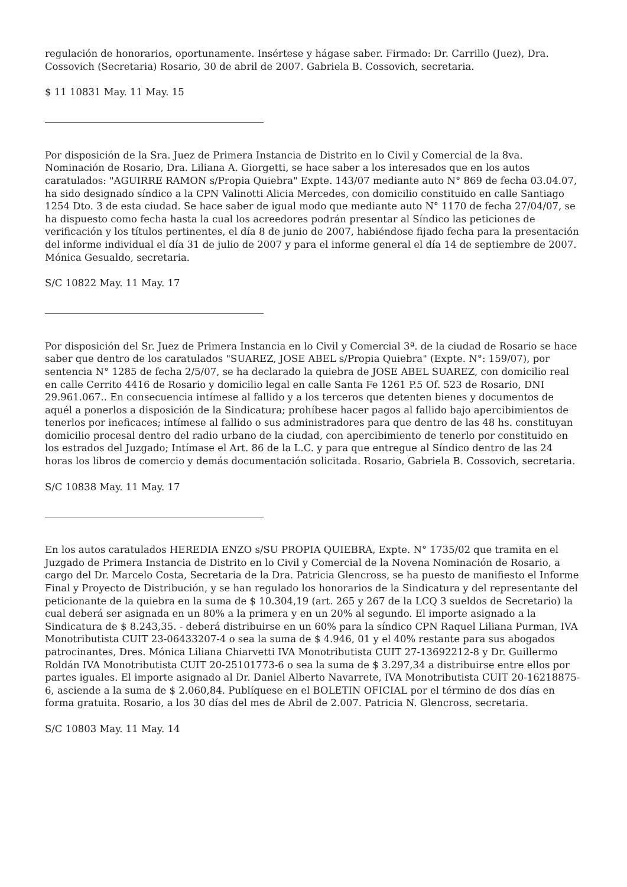regulación de honorarios, oportunamente. Insértese y hágase saber. Firmado: Dr. Carrillo (Juez), Dra. Cossovich (Secretaria) Rosario, 30 de abril de 2007. Gabriela B. Cossovich, secretaria.
$ 11 10831 May. 11 May. 15
Por disposición de la Sra. Juez de Primera Instancia de Distrito en lo Civil y Comercial de la 8va. Nominación de Rosario, Dra. Liliana A. Giorgetti, se hace saber a los interesados que en los autos caratulados: "AGUIRRE RAMON s/Propia Quiebra" Expte. 143/07 mediante auto N° 869 de fecha 03.04.07, ha sido designado síndico a la CPN Valinotti Alicia Mercedes, con domicilio constituido en calle Santiago 1254 Dto. 3 de esta ciudad. Se hace saber de igual modo que mediante auto N° 1170 de fecha 27/04/07, se ha dispuesto como fecha hasta la cual los acreedores podrán presentar al Síndico las peticiones de verificación y los títulos pertinentes, el día 8 de junio de 2007, habiéndose fijado fecha para la presentación del informe individual el día 31 de julio de 2007 y para el informe general el día 14 de septiembre de 2007. Mónica Gesualdo, secretaria.
S/C 10822 May. 11 May. 17
Por disposición del Sr. Juez de Primera Instancia en lo Civil y Comercial 3ª. de la ciudad de Rosario se hace saber que dentro de los caratulados "SUAREZ, JOSE ABEL s/Propia Quiebra" (Expte. N°: 159/07), por sentencia N° 1285 de fecha 2/5/07, se ha declarado la quiebra de JOSE ABEL SUAREZ, con domicilio real en calle Cerrito 4416 de Rosario y domicilio legal en calle Santa Fe 1261 P.5 Of. 523 de Rosario, DNI 29.961.067.. En consecuencia intímese al fallido y a los terceros que detenten bienes y documentos de aquél a ponerlos a disposición de la Sindicatura; prohíbese hacer pagos al fallido bajo apercibimientos de tenerlos por ineficaces; intímese al fallido o sus administradores para que dentro de las 48 hs. constituyan domicilio procesal dentro del radio urbano de la ciudad, con apercibimiento de tenerlo por constituido en los estrados del Juzgado; Intímase el Art. 86 de la L.C. y para que entregue al Síndico dentro de las 24 horas los libros de comercio y demás documentación solicitada. Rosario, Gabriela B. Cossovich, secretaria.
S/C 10838 May. 11 May. 17
En los autos caratulados HEREDIA ENZO s/SU PROPIA QUIEBRA, Expte. N° 1735/02 que tramita en el Juzgado de Primera Instancia de Distrito en lo Civil y Comercial de la Novena Nominación de Rosario, a cargo del Dr. Marcelo Costa, Secretaria de la Dra. Patricia Glencross, se ha puesto de manifiesto el Informe Final y Proyecto de Distribución, y se han regulado los honorarios de la Sindicatura y del representante del peticionante de la quiebra en la suma de $ 10.304,19 (art. 265 y 267 de la LCQ 3 sueldos de Secretario) la cual deberá ser asignada en un 80% a la primera y en un 20% al segundo. El importe asignado a la Sindicatura de $ 8.243,35. - deberá distribuirse en un 60% para la síndico CPN Raquel Liliana Purman, IVA Monotributista CUIT 23-06433207-4 o sea la suma de $ 4.946, 01 y el 40% restante para sus abogados patrocinantes, Dres. Mónica Liliana Chiarvetti IVA Monotributista CUIT 27-13692212-8 y Dr. Guillermo Roldán IVA Monotributista CUIT 20-25101773-6 o sea la suma de $ 3.297,34 a distribuirse entre ellos por partes iguales. El importe asignado al Dr. Daniel Alberto Navarrete, IVA Monotributista CUIT 20-16218875-6, asciende a la suma de $ 2.060,84. Publíquese en el BOLETIN OFICIAL por el término de dos días en forma gratuita. Rosario, a los 30 días del mes de Abril de 2.007. Patricia N. Glencross, secretaria.
S/C 10803 May. 11 May. 14